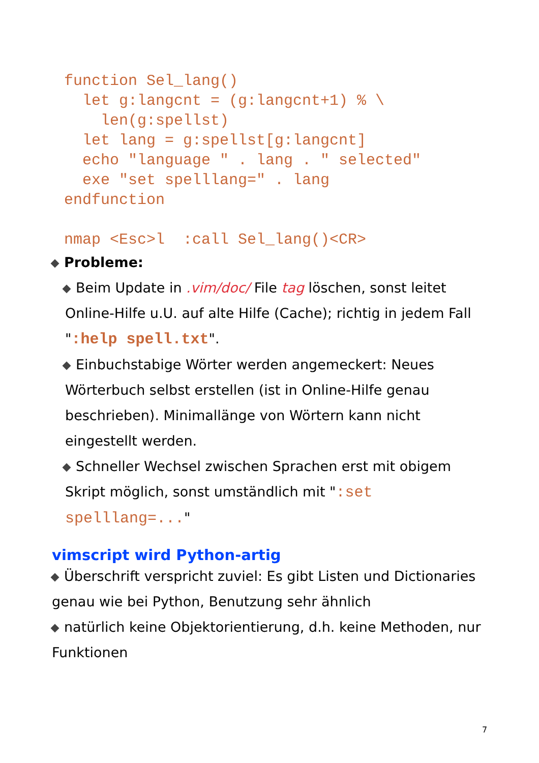function Sel_lang()
  let g:langcnt = (g:langcnt+1) % \
    len(g:spellst)
  let lang = g:spellst[g:langcnt]
  echo "language " . lang . " selected"
  exe "set spelllang=" . lang
endfunction

nmap <Esc>l  :call Sel_lang()<CR>
Probleme:
Beim Update in .vim/doc/ File tag löschen, sonst leitet Online-Hilfe u.U. auf alte Hilfe (Cache); richtig in jedem Fall ":help spell.txt".
Einbuchstabige Wörter werden angemeckert: Neues Wörterbuch selbst erstellen (ist in Online-Hilfe genau beschrieben). Minimallänge von Wörtern kann nicht eingestellt werden.
Schneller Wechsel zwischen Sprachen erst mit obigem Skript möglich, sonst umständlich mit ":set spelllang=..."
vimscript wird Python-artig
Überschrift verspricht zuviel: Es gibt Listen und Dictionaries genau wie bei Python, Benutzung sehr ähnlich
natürlich keine Objektorientierung, d.h. keine Methoden, nur Funktionen
7